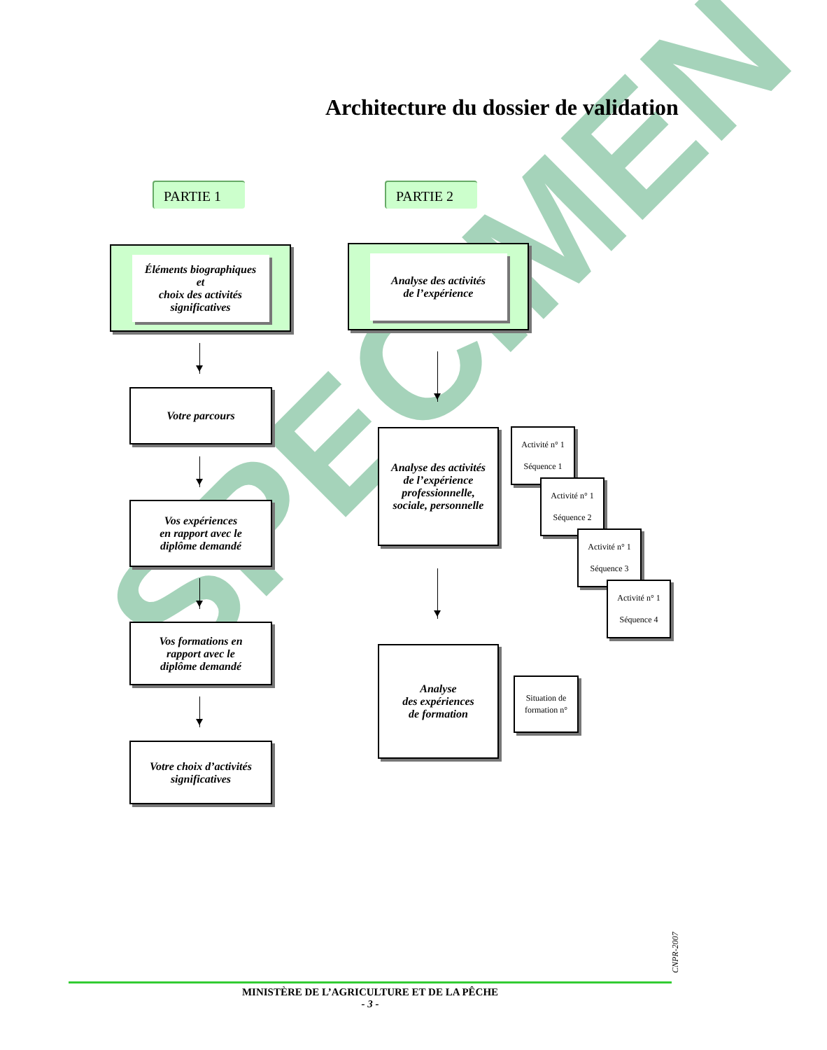SPECIMEN
Architecture du dossier de validation
PARTIE 1 PARTIE 2
Éléments biographiques
et
choix des activités
significatives
Analyse des activités
de l’expérience
Votre parcours
Vos expériences
en rapport avec le
diplôme demandé
Vos formations en
rapport avec le
diplôme demandé
Votre choix d’activités
significatives
Analyse des activités
de l’expérience
professionnelle,
sociale, personnelle
Activité n° 1
Séquence 1
Activité n° 1
Séquence 2
Activité n° 1
Séquence 3
Activité n° 1
Séquence 4
Analyse
des expériences
de formation
Situation de
formation n°
CNPR-2007
MINISTÈRE DE L’AGRICULTURE ET DE LA PÊCHE
- 3 -